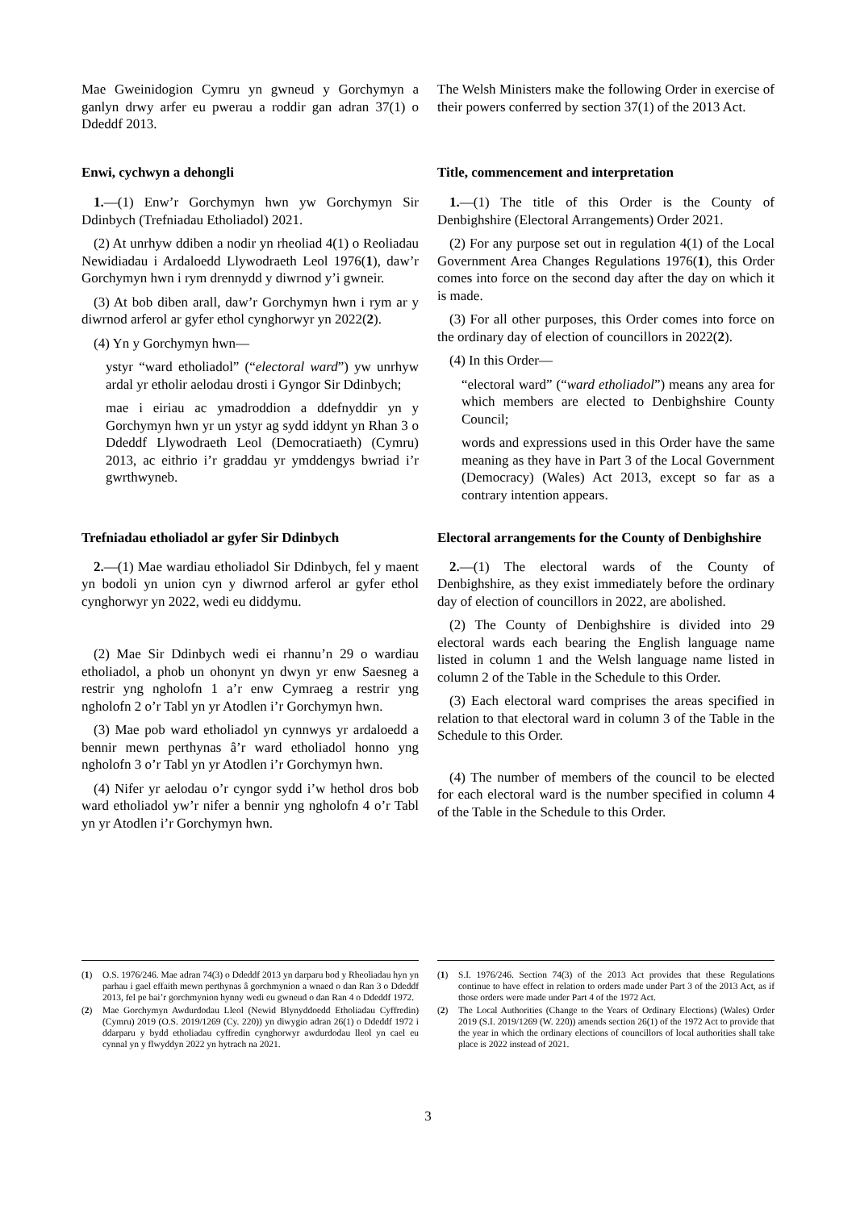Mae Gweinidogion Cymru yn gwneud y Gorchymyn a ganlyn drwy arfer eu pwerau a roddir gan adran 37(1) o Ddeddf 2013.
The Welsh Ministers make the following Order in exercise of their powers conferred by section 37(1) of the 2013 Act.
Enwi, cychwyn a dehongli Title, commencement and interpretation
1.—(1) Enw’r Gorchymyn hwn yw Gorchymyn Sir Ddinbych (Trefniadau Etholiadol) 2021.
(2) At unrhyw ddiben a nodir yn rheoliad 4(1) o Reoliadau Newidiadau i Ardaloedd Llywodraeth Leol 1976(1), daw’r Gorchymyn hwn i rym drennydd y diwrnod y’i gwneir.
(3) At bob diben arall, daw’r Gorchymyn hwn i rym ar y diwrnod arferol ar gyfer ethol cynghorwyr yn 2022(2).
(4) Yn y Gorchymyn hwn—
ystyr “ward etholiadol” (“electoral ward”) yw unrhyw ardal yr etholir aelodau drosti i Gyngor Sir Ddinbych;
mae i eiriau ac ymadroddion a ddefnyddir yn y Gorchymyn hwn yr un ystyr ag sydd iddynt yn Rhan 3 o Ddeddf Llywodraeth Leol (Democratiaeth) (Cymru) 2013, ac eithrio i’r graddau yr ymddengys bwriad i’r gwrthwyneb.
1.—(1) The title of this Order is the County of Denbighshire (Electoral Arrangements) Order 2021.
(2) For any purpose set out in regulation 4(1) of the Local Government Area Changes Regulations 1976(1), this Order comes into force on the second day after the day on which it is made.
(3) For all other purposes, this Order comes into force on the ordinary day of election of councillors in 2022(2).
(4) In this Order—
“electoral ward” (“ward etholiadol”) means any area for which members are elected to Denbighshire County Council;
words and expressions used in this Order have the same meaning as they have in Part 3 of the Local Government (Democracy) (Wales) Act 2013, except so far as a contrary intention appears.
Trefniadau etholiadol ar gyfer Sir Ddinbych
Electoral arrangements for the County of Denbighshire
2.—(1) Mae wardiau etholiadol Sir Ddinbych, fel y maent yn bodoli yn union cyn y diwrnod arferol ar gyfer ethol cynghorwyr yn 2022, wedi eu diddymu.
(2) Mae Sir Ddinbych wedi ei rhannu’n 29 o wardiau etholiadol, a phob un ohonynt yn dwyn yr enw Saesneg a restrir yng ngholofn 1 a’r enw Cymraeg a restrir yng ngholofn 2 o’r Tabl yn yr Atodlen i’r Gorchymyn hwn.
(3) Mae pob ward etholiadol yn cynnwys yr ardaloedd a bennir mewn perthynas â’r ward etholiadol honno yng ngholofn 3 o’r Tabl yn yr Atodlen i’r Gorchymyn hwn.
(4) Nifer yr aelodau o’r cyngor sydd i’w hethol dros bob ward etholiadol yw’r nifer a bennir yng ngholofn 4 o’r Tabl yn yr Atodlen i’r Gorchymyn hwn.
2.—(1) The electoral wards of the County of Denbighshire, as they exist immediately before the ordinary day of election of councillors in 2022, are abolished.
(2) The County of Denbighshire is divided into 29 electoral wards each bearing the English language name listed in column 1 and the Welsh language name listed in column 2 of the Table in the Schedule to this Order.
(3) Each electoral ward comprises the areas specified in relation to that electoral ward in column 3 of the Table in the Schedule to this Order.
(4) The number of members of the council to be elected for each electoral ward is the number specified in column 4 of the Table in the Schedule to this Order.
(1) O.S. 1976/246. Mae adran 74(3) o Ddeddf 2013 yn darparu bod y Rheoliadau hyn yn parhau i gael effaith mewn perthynas â gorchmynion a wnaed o dan Ran 3 o Ddeddf 2013, fel pe bai’r gorchmynion hynny wedi eu gwneud o dan Ran 4 o Ddeddf 1972.
(2) Mae Gorchymyn Awdurdodau Lleol (Newid Blynyddoedd Etholiadau Cyffredin) (Cymru) 2019 (O.S. 2019/1269 (Cy. 220)) yn diwygio adran 26(1) o Ddeddf 1972 i ddarparu y bydd etholiadau cyffredin cynghorwyr awdurdodau lleol yn cael eu cynnal yn y flwyddyn 2022 yn hytrach na 2021.
(1) S.I. 1976/246. Section 74(3) of the 2013 Act provides that these Regulations continue to have effect in relation to orders made under Part 3 of the 2013 Act, as if those orders were made under Part 4 of the 1972 Act.
(2) The Local Authorities (Change to the Years of Ordinary Elections) (Wales) Order 2019 (S.I. 2019/1269 (W. 220)) amends section 26(1) of the 1972 Act to provide that the year in which the ordinary elections of councillors of local authorities shall take place is 2022 instead of 2021.
3